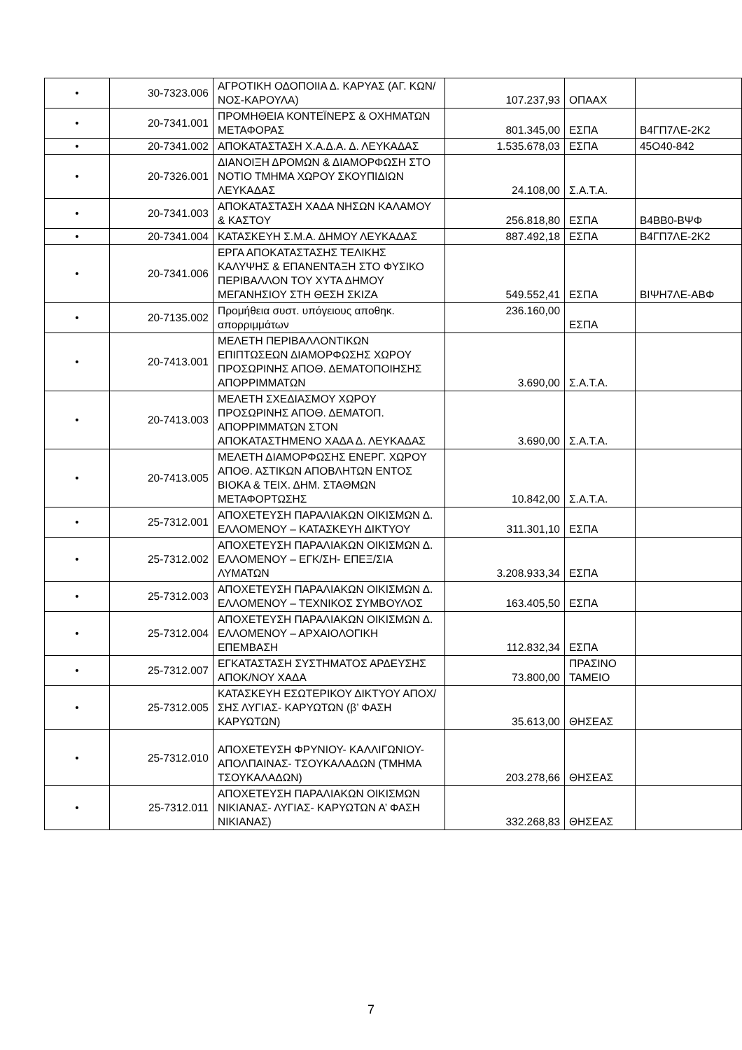| • | 30-7323.006 | ΑΓΡΟΤΙΚΗ ΟΔΟΠΟΙΙΑ Δ. ΚΑΡΥΑΣ (ΑΓ. ΚΩΝ/ΝΟΣ-ΚΑΡΟΥΛΑ) | 107.237,93 | ΟΠΑΑΧ | |
| • | 20-7341.001 | ΠΡΟΜΗΘΕΙΑ ΚΟΝΤΕΪΝΕΡΣ & ΟΧΗΜΑΤΩΝ ΜΕΤΑΦΟΡΑΣ | 801.345,00 | ΕΣΠΑ | Β4ΓΠ7ΛΕ-2Κ2 |
| • | 20-7341.002 | ΑΠΟΚΑΤΑΣΤΑΣΗ Χ.Α.Δ.Α. Δ. ΛΕΥΚΑΔΑΣ | 1.535.678,03 | ΕΣΠΑ | 45Ο40-842 |
| • | 20-7326.001 | ΔΙΑΝΟΙΞΗ ΔΡΟΜΩΝ & ΔΙΑΜΟΡΦΩΣΗ ΣΤΟ ΝΟΤΙΟ ΤΜΗΜΑ ΧΩΡΟΥ ΣΚΟΥΠΙΔΙΩΝ ΛΕΥΚΑΔΑΣ | 24.108,00 | Σ.Α.Τ.Α. | |
| • | 20-7341.003 | ΑΠΟΚΑΤΑΣΤΑΣΗ ΧΑΔΑ ΝΗΣΩΝ ΚΑΛΑΜΟΥ & ΚΑΣΤΟΥ | 256.818,80 | ΕΣΠΑ | Β4ΒΒ0-ΒΨΦ |
| • | 20-7341.004 | ΚΑΤΑΣΚΕΥΗ Σ.Μ.Α. ΔΗΜΟΥ ΛΕΥΚΑΔΑΣ | 887.492,18 | ΕΣΠΑ | Β4ΓΠ7ΛΕ-2Κ2 |
| • | 20-7341.006 | ΕΡΓΑ ΑΠΟΚΑΤΑΣΤΑΣΗΣ ΤΕΛΙΚΗΣ ΚΑΛΥΨΗΣ & ΕΠΑΝΕΝΤΑΞΗ ΣΤΟ ΦΥΣΙΚΟ ΠΕΡΙΒΑΛΛΟΝ ΤΟΥ ΧΥΤΑ ΔΗΜΟΥ ΜΕΓΑΝΗΣΙΟΥ ΣΤΗ ΘΕΣΗ ΣΚΙΖΑ | 549.552,41 | ΕΣΠΑ | ΒΙΨΗ7ΛΕ-ΑΒΦ |
| • | 20-7135.002 | Προμήθεια συστ. υπόγειους αποθηκ. απορριμμάτων | 236.160,00 | ΕΣΠΑ | |
| • | 20-7413.001 | ΜΕΛΕΤΗ ΠΕΡΙΒΑΛΛΟΝΤΙΚΩΝ ΕΠΙΠΤΩΣΕΩΝ ΔΙΑΜΟΡΦΩΣΗΣ ΧΩΡΟΥ ΠΡΟΣΩΡΙΝΗΣ ΑΠΟΘ. ΔΕΜΑΤΟΠΟΙΗΣΗΣ ΑΠΟΡΡΙΜΜΑΤΩΝ | 3.690,00 | Σ.Α.Τ.Α. | |
| • | 20-7413.003 | ΜΕΛΕΤΗ ΣΧΕΔΙΑΣΜΟΥ ΧΩΡΟΥ ΠΡΟΣΩΡΙΝΗΣ ΑΠΟΘ. ΔΕΜΑΤΟΠ. ΑΠΟΡΡΙΜΜΑΤΩΝ ΣΤΟΝ ΑΠΟΚΑΤΑΣΤΗΜΕΝΟ ΧΑΔΑ Δ. ΛΕΥΚΑΔΑΣ | 3.690,00 | Σ.Α.Τ.Α. | |
| • | 20-7413.005 | ΜΕΛΕΤΗ ΔΙΑΜΟΡΦΩΣΗΣ ΕΝΕΡΓ. ΧΩΡΟΥ ΑΠΟΘ. ΑΣΤΙΚΩΝ ΑΠΟΒΛΗΤΩΝ ΕΝΤΟΣ ΒΙΟΚΑ & ΤΕΙΧ. ΔΗΜ. ΣΤΑΘΜΩΝ ΜΕΤΑΦΟΡΤΩΣΗΣ | 10.842,00 | Σ.Α.Τ.Α. | |
| • | 25-7312.001 | ΑΠΟΧΕΤΕΥΣΗ ΠΑΡΑΛΙΑΚΩΝ ΟΙΚΙΣΜΩΝ Δ. ΕΛΛΟΜΕΝΟΥ – ΚΑΤΑΣΚΕΥΗ ΔΙΚΤΥΟΥ | 311.301,10 | ΕΣΠΑ | |
| • | 25-7312.002 | ΑΠΟΧΕΤΕΥΣΗ ΠΑΡΑΛΙΑΚΩΝ ΟΙΚΙΣΜΩΝ Δ. ΕΛΛΟΜΕΝΟΥ – ΕΓΚ/ΣΗ- ΕΠΕΞ/ΣΙΑ ΛΥΜΑΤΩΝ | 3.208.933,34 | ΕΣΠΑ | |
| • | 25-7312.003 | ΑΠΟΧΕΤΕΥΣΗ ΠΑΡΑΛΙΑΚΩΝ ΟΙΚΙΣΜΩΝ Δ. ΕΛΛΟΜΕΝΟΥ – ΤΕΧΝΙΚΟΣ ΣΥΜΒΟΥΛΟΣ | 163.405,50 | ΕΣΠΑ | |
| • | 25-7312.004 | ΑΠΟΧΕΤΕΥΣΗ ΠΑΡΑΛΙΑΚΩΝ ΟΙΚΙΣΜΩΝ Δ. ΕΛΛΟΜΕΝΟΥ – ΑΡΧΑΙΟΛΟΓΙΚΗ ΕΠΕΜΒΑΣΗ | 112.832,34 | ΕΣΠΑ | |
| • | 25-7312.007 | ΕΓΚΑΤΑΣΤΑΣΗ ΣΥΣΤΗΜΑΤΟΣ ΑΡΔΕΥΣΗΣ ΑΠΟΚ/ΝΟΥ ΧΑΔΑ | 73.800,00 | ΠΡΑΣΙΝΟ ΤΑΜΕΙΟ | |
| • | 25-7312.005 | ΚΑΤΑΣΚΕΥΗ ΕΣΩΤΕΡΙΚΟΥ ΔΙΚΤΥΟΥ ΑΠΟΧ/ΣΗΣ ΛΥΓΙΑΣ- ΚΑΡΥΩΤΩΝ (β’ ΦΑΣΗ ΚΑΡΥΩΤΩΝ) | 35.613,00 | ΘΗΣΕΑΣ | |
| • | 25-7312.010 | ΑΠΟΧΕΤΕΥΣΗ ΦΡΥΝΙΟΥ- ΚΑΛΛΙΓΩΝΙΟΥ- ΑΠΟΛΠΑΙΝΑΣ- ΤΣΟΥΚΑΛΑΔΩΝ (ΤΜΗΜΑ ΤΣΟΥΚΑΛΑΔΩΝ) | 203.278,66 | ΘΗΣΕΑΣ | |
| • | 25-7312.011 | ΑΠΟΧΕΤΕΥΣΗ ΠΑΡΑΛΙΑΚΩΝ ΟΙΚΙΣΜΩΝ ΝΙΚΙΑΝΑΣ- ΛΥΓΙΑΣ- ΚΑΡΥΩΤΩΝ Α’ ΦΑΣΗ ΝΙΚΙΑΝΑΣ) | 332.268,83 | ΘΗΣΕΑΣ | |
7